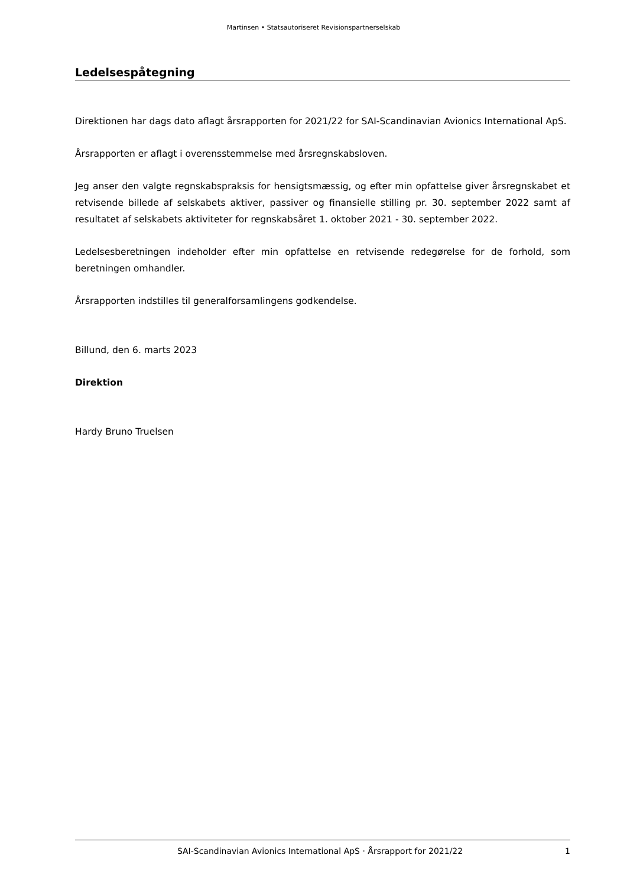Martinsen • Statsautoriseret Revisionspartnerselskab
Ledelsespåtegning
Direktionen har dags dato aflagt årsrapporten for 2021/22 for SAI-Scandinavian Avionics International ApS.
Årsrapporten er aflagt i overensstemmelse med årsregnskabsloven.
Jeg anser den valgte regnskabspraksis for hensigtsmæssig, og efter min opfattelse giver årsregnskabet et retvisende billede af selskabets aktiver, passiver og finansielle stilling pr. 30. september 2022 samt af resultatet af selskabets aktiviteter for regnskabsåret 1. oktober 2021 - 30. september 2022.
Ledelsesberetningen indeholder efter min opfattelse en retvisende redegørelse for de forhold, som beretningen omhandler.
Årsrapporten indstilles til generalforsamlingens godkendelse.
Billund, den 6. marts 2023
Direktion
Hardy Bruno Truelsen
SAI-Scandinavian Avionics International ApS · Årsrapport for 2021/22 1